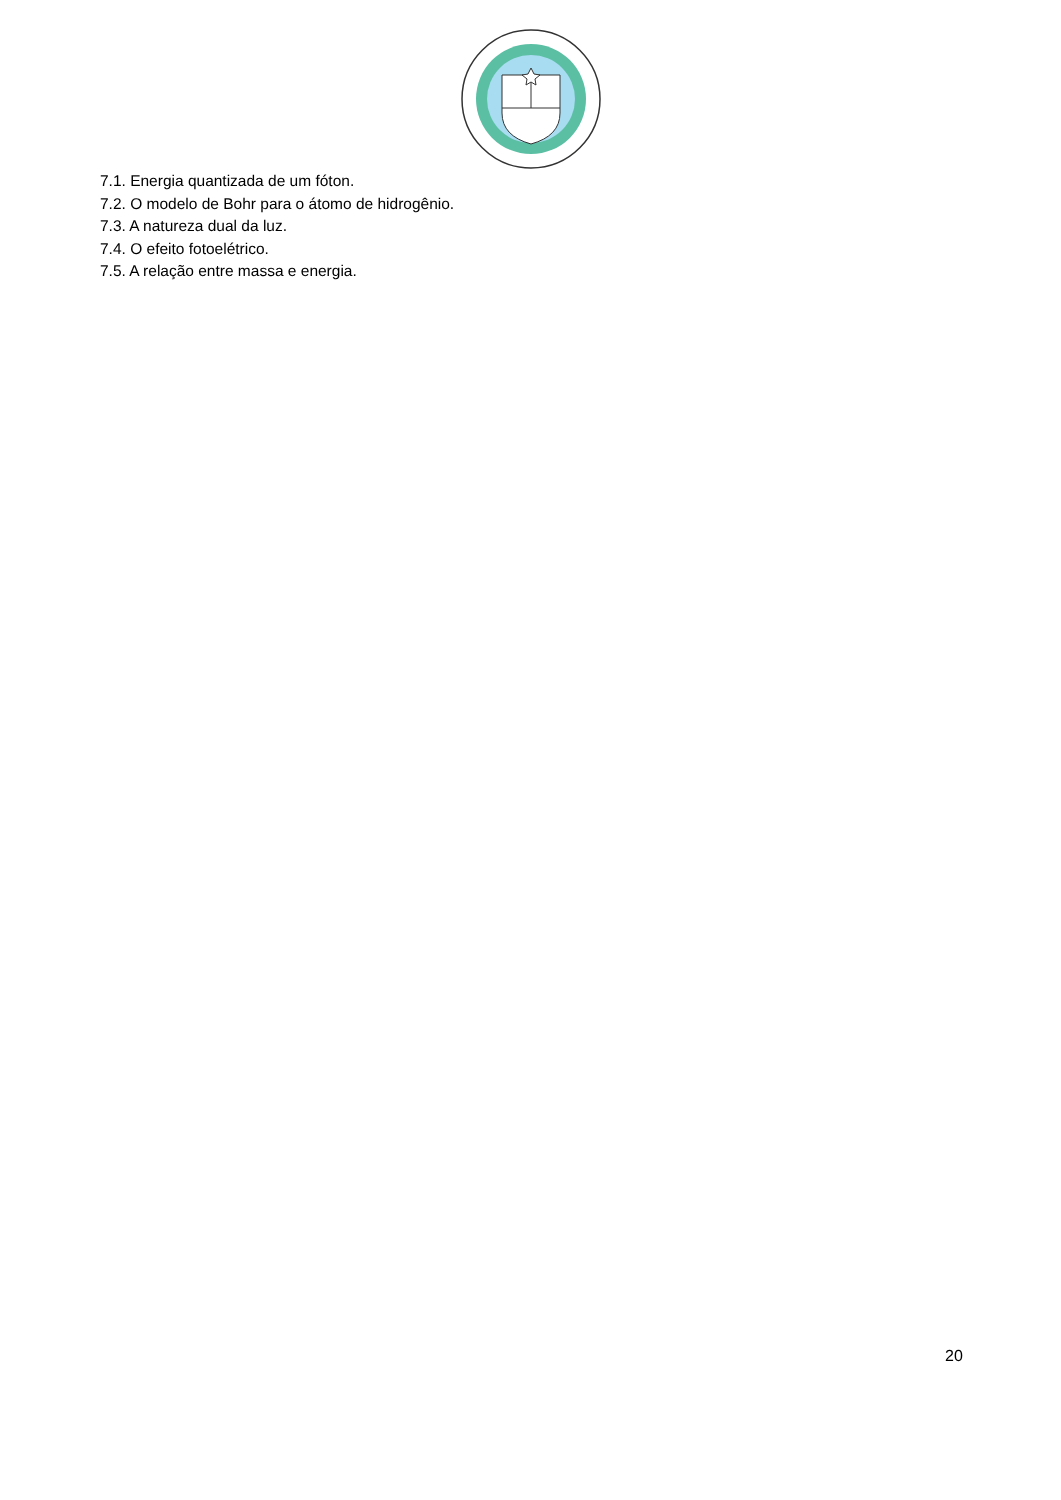7.1. Energia quantizada de um fóton.
7.2. O modelo de Bohr para o átomo de hidrogênio.
7.3. A natureza dual da luz.
7.4. O efeito fotoelétrico.
7.5. A relação entre massa e energia.
20